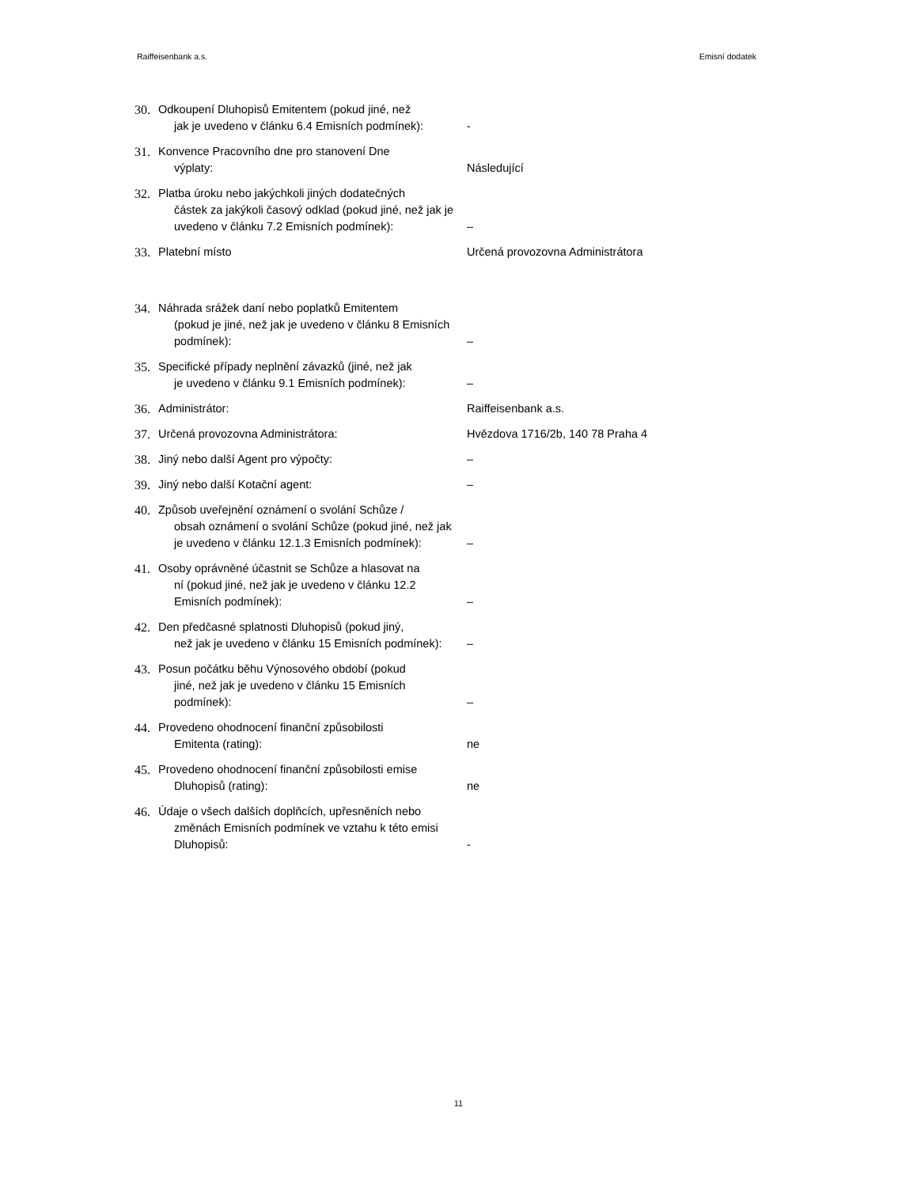Raiffeisenbank a.s. Emisní dodatek
| 30. | Odkoupení Dluhopisů Emitentem (pokud jiné, než jak je uvedeno v článku 6.4 Emisních podmínek): | - |
| 31. | Konvence Pracovního dne pro stanovení Dne výplaty: | Následující |
| 32. | Platba úroku nebo jakýchkoli jiných dodatečných částek za jakýkoli časový odklad (pokud jiné, než jak je uvedeno v článku 7.2 Emisních podmínek): | – |
| 33. | Platební místo | Určená provozovna Administrátora |
| 34. | Náhrada srážek daní nebo poplatků Emitentem (pokud je jiné, než jak je uvedeno v článku 8 Emisních podmínek): | – |
| 35. | Specifické případy neplnění závazků (jiné, než jak je uvedeno v článku 9.1 Emisních podmínek): | – |
| 36. | Administrátor: | Raiffeisenbank a.s. |
| 37. | Určená provozovna Administrátora: | Hvězdova 1716/2b, 140 78 Praha 4 |
| 38. | Jiný nebo další Agent pro výpočty: | – |
| 39. | Jiný nebo další Kotační agent: | – |
| 40. | Způsob uveřejnění oznámení o svolání Schůze / obsah oznámení o svolání Schůze (pokud jiné, než jak je uvedeno v článku 12.1.3 Emisních podmínek): | – |
| 41. | Osoby oprávněné účastnit se Schůze a hlasovat na ní (pokud jiné, než jak je uvedeno v článku 12.2 Emisních podmínek): | – |
| 42. | Den předčasné splatnosti Dluhopisů (pokud jiný, než jak je uvedeno v článku 15 Emisních podmínek): | – |
| 43. | Posun počátku běhu Výnosového období (pokud jiné, než jak je uvedeno v článku 15 Emisních podmínek): | – |
| 44. | Provedeno ohodnocení finanční způsobilosti Emitenta (rating): | ne |
| 45. | Provedeno ohodnocení finanční způsobilosti emise Dluhopisů (rating): | ne |
| 46. | Údaje o všech dalších doplňcích, upřesněních nebo změnách Emisních podmínek ve vztahu k této emisi Dluhopisů: | - |
11